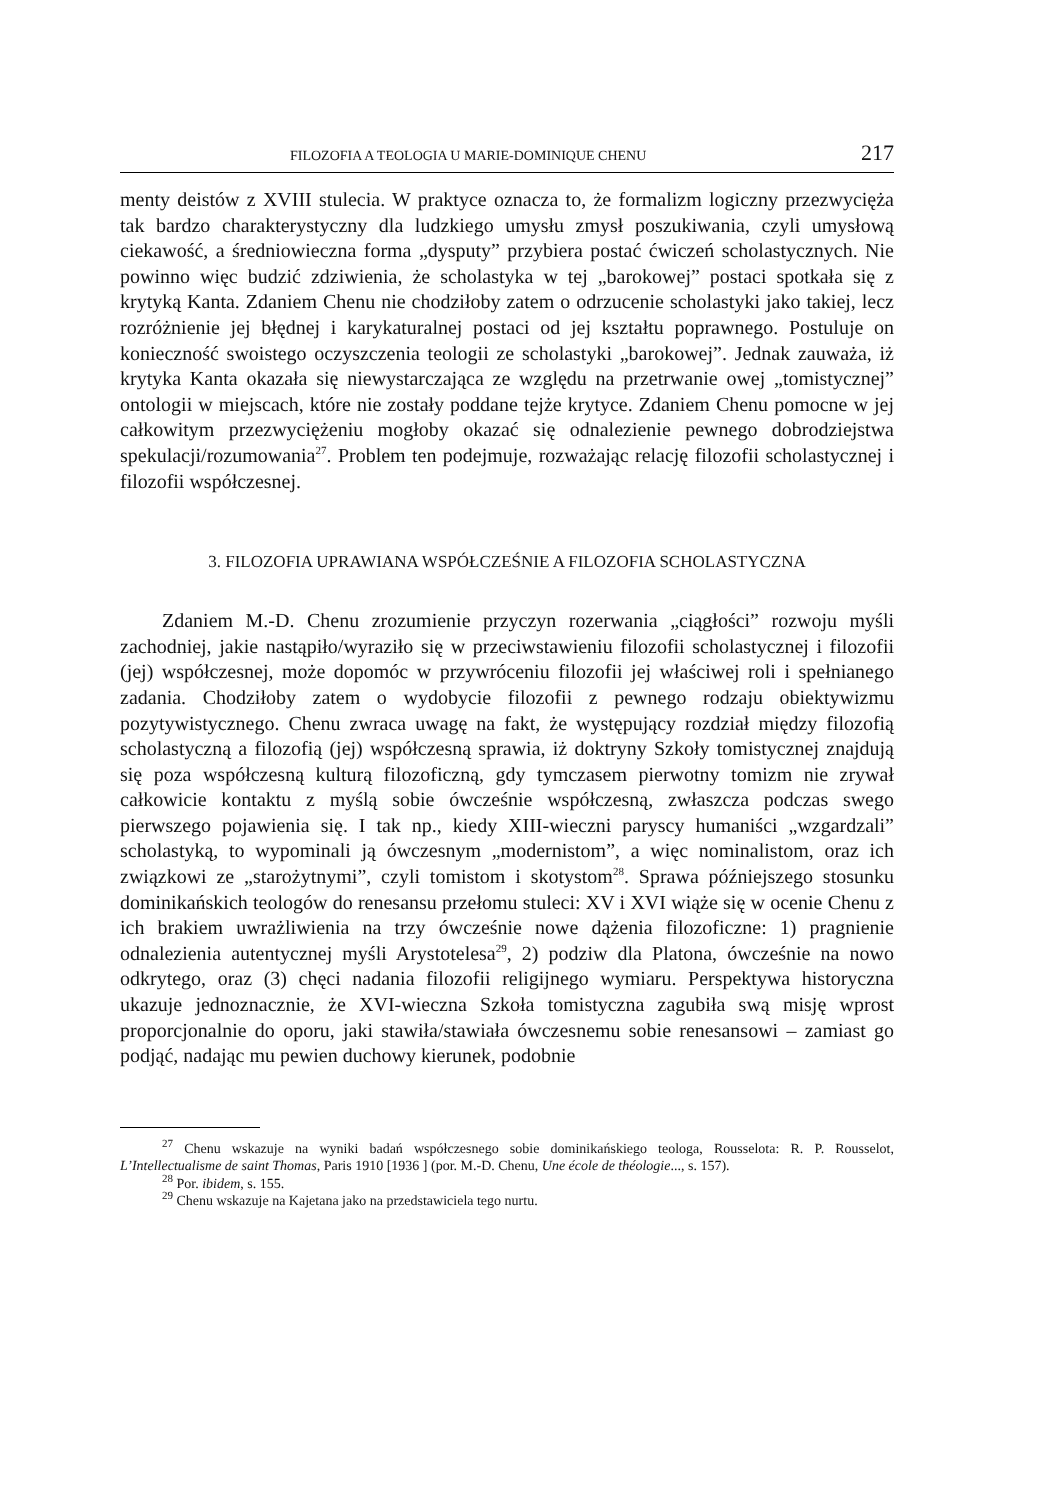FILOZOFIA A TEOLOGIA U MARIE-DOMINIQUE CHENU 217
menty deistów z XVIII stulecia. W praktyce oznacza to, że formalizm logiczny przezwycięża tak bardzo charakterystyczny dla ludzkiego umysłu zmysł poszukiwania, czyli umysłową ciekawość, a średniowieczna forma „dysputy” przybiera postać ćwiczeń scholastycznych. Nie powinno więc budzić zdziwienia, że scholastyka w tej „barokowej” postaci spotkała się z krytyką Kanta. Zdaniem Chenu nie chodziłoby zatem o odrzucenie scholastyki jako takiej, lecz rozróżnienie jej błędnej i karykaturalnej postaci od jej kształtu poprawnego. Postuluje on konieczność swoistego oczyszczenia teologii ze scholastyki „barokowej”. Jednak zauważa, iż krytyka Kanta okazała się niewystarczająca ze względu na przetrwanie owej „tomistycznej” ontologii w miejscach, które nie zostały poddane tejże krytyce. Zdaniem Chenu pomocne w jej całkowitym przezwyciężeniu mogłoby okazać się odnalezienie pewnego dobrodziejstwa spekulacji/rozumowania<sup>27</sup>. Problem ten podejmuje, rozważając relację filozofii scholastycznej i filozofii współczesnej.
3. FILOZOFIA UPRAWIANA WSPÓŁCZEŚNIE A FILOZOFIA SCHOLASTYCZNA
Zdaniem M.-D. Chenu zrozumienie przyczyn rozerwania „ciągłości” rozwoju myśli zachodniej, jakie nastąpiło/wyraziło się w przeciwstawieniu filozofii scholastycznej i filozofii (jej) współczesnej, może dopomóc w przywróceniu filozofii jej właściwej roli i spełnianego zadania. Chodziłoby zatem o wydobycie filozofii z pewnego rodzaju obiektywizmu pozytywistycznego. Chenu zwraca uwagę na fakt, że występujący rozdział między filozofią scholastyczną a filozofią (jej) współczesną sprawia, iż doktryny Szkoły tomistycznej znajdują się poza współczesną kulturą filozoficzną, gdy tymczasem pierwotny tomizm nie zrywał całkowicie kontaktu z myślą sobie ówcześnie współczesną, zwłaszcza podczas swego pierwszego pojawienia się. I tak np., kiedy XIII-wieczni paryscy humaniści „wzgardzali” scholastyką, to wypominali ją ówczesnym „modernistom”, a więc nominalistom, oraz ich związkowi ze „starożytnymi”, czyli tomistom i skotystom<sup>28</sup>. Sprawa późniejszego stosunku dominikańskich teologów do renesansu przełomu stuleci: XV i XVI wiąże się w ocenie Chenu z ich brakiem uwrażliwienia na trzy ówcześnie nowe dążenia filozoficzne: 1) pragnienie odnalezienia autentycznej myśli Arystotelesa<sup>29</sup>, 2) podziw dla Platona, ówcześnie na nowo odkrytego, oraz (3) chęci nadania filozofii religijnego wymiaru. Perspektywa historyczna ukazuje jednoznacznie, że XVI-wieczna Szkoła tomistyczna zagubiła swą misję wprost proporcjonalnie do oporu, jaki stawiła/stawiała ówczesnemu sobie renesansowi – zamiast go podjąć, nadając mu pewien duchowy kierunek, podobnie
<sup>27</sup> Chenu wskazuje na wyniki badań współczesnego sobie dominikańskiego teologa, Rousselota: R. P. Rousselot, L’Intellectualisme de saint Thomas, Paris 1910 [1936 ] (por. M.-D. Chenu, Une école de théologie..., s. 157).
<sup>28</sup> Por. ibidem, s. 155.
<sup>29</sup> Chenu wskazuje na Kajetana jako na przedstawiciela tego nurtu.